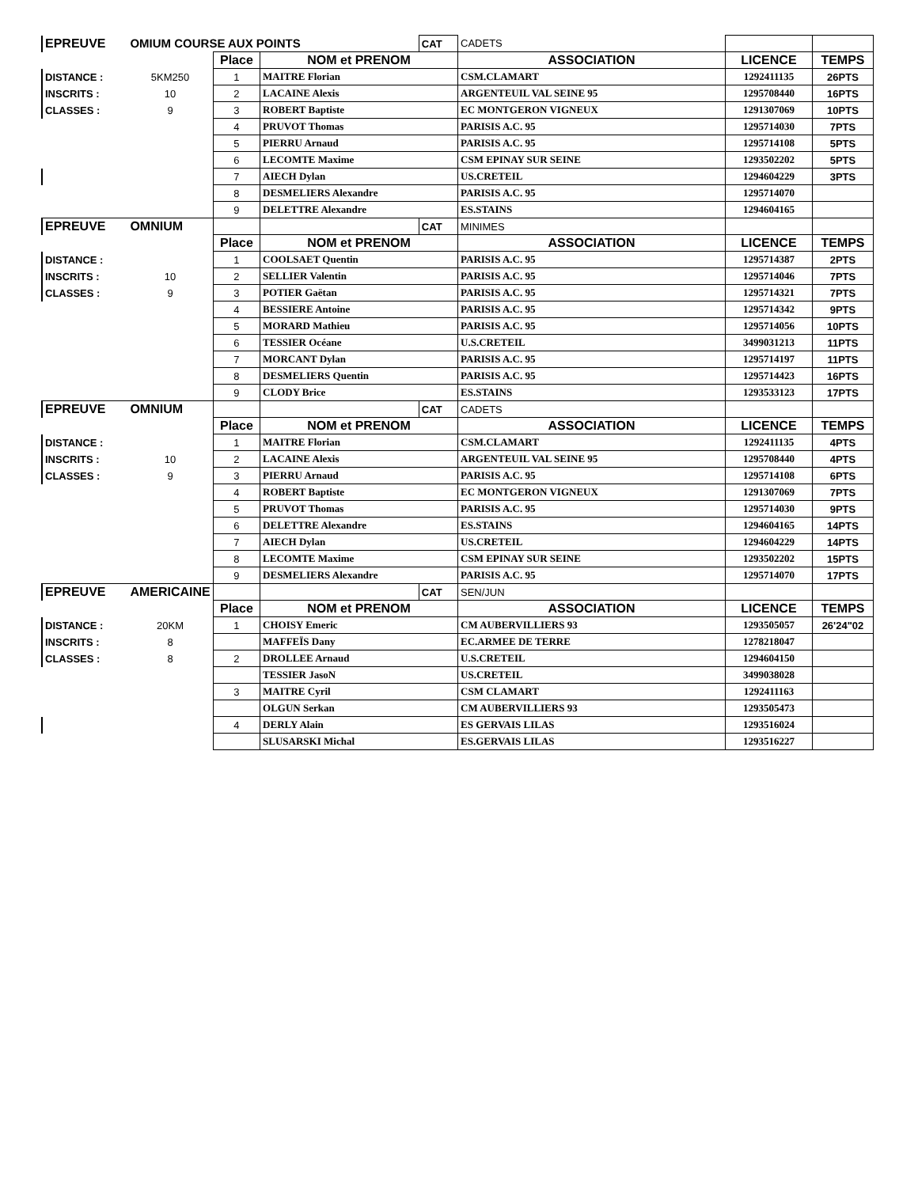| EPREUVE | OMIUM COURSE AUX POINTS | | | CAT | CADETS | | |
| | | Place | NOM et PRENOM | | ASSOCIATION | LICENCE | TEMPS |
| DISTANCE : | 5KM250 | 1 | MAITRE Florian | | CSM.CLAMART | 1292411135 | 26PTS |
| INSCRITS : | 10 | 2 | LACAINE Alexis | | ARGENTEUIL VAL SEINE 95 | 1295708440 | 16PTS |
| CLASSES : | 9 | 3 | ROBERT Baptiste | | EC MONTGERON VIGNEUX | 1291307069 | 10PTS |
| | | 4 | PRUVOT Thomas | | PARISIS A.C. 95 | 1295714030 | 7PTS |
| | | 5 | PIERRU Arnaud | | PARISIS A.C. 95 | 1295714108 | 5PTS |
| | | 6 | LECOMTE Maxime | | CSM EPINAY SUR SEINE | 1293502202 | 5PTS |
| | | 7 | AIECH Dylan | | US.CRETEIL | 1294604229 | 3PTS |
| | | 8 | DESMELIERS Alexandre | | PARISIS A.C. 95 | 1295714070 | |
| | | 9 | DELETTRE Alexandre | | ES.STAINS | 1294604165 | |
| EPREUVE | OMNIUM | | | CAT | MINIMES | | |
| | | Place | NOM et PRENOM | | ASSOCIATION | LICENCE | TEMPS |
| DISTANCE : | | 1 | COOLSAET Quentin | | PARISIS A.C. 95 | 1295714387 | 2PTS |
| INSCRITS : | 10 | 2 | SELLIER Valentin | | PARISIS A.C. 95 | 1295714046 | 7PTS |
| CLASSES : | 9 | 3 | POTIER Gaëtan | | PARISIS A.C. 95 | 1295714321 | 7PTS |
| | | 4 | BESSIERE Antoine | | PARISIS A.C. 95 | 1295714342 | 9PTS |
| | | 5 | MORARD Mathieu | | PARISIS A.C. 95 | 1295714056 | 10PTS |
| | | 6 | TESSIER Océane | | U.S.CRETEIL | 3499031213 | 11PTS |
| | | 7 | MORCANT Dylan | | PARISIS A.C. 95 | 1295714197 | 11PTS |
| | | 8 | DESMELIERS Quentin | | PARISIS A.C. 95 | 1295714423 | 16PTS |
| | | 9 | CLODY Brice | | ES.STAINS | 1293533123 | 17PTS |
| EPREUVE | OMNIUM | | | CAT | CADETS | | |
| | | Place | NOM et PRENOM | | ASSOCIATION | LICENCE | TEMPS |
| DISTANCE : | | 1 | MAITRE Florian | | CSM.CLAMART | 1292411135 | 4PTS |
| INSCRITS : | 10 | 2 | LACAINE Alexis | | ARGENTEUIL VAL SEINE 95 | 1295708440 | 4PTS |
| CLASSES : | 9 | 3 | PIERRU Arnaud | | PARISIS A.C. 95 | 1295714108 | 6PTS |
| | | 4 | ROBERT Baptiste | | EC MONTGERON VIGNEUX | 1291307069 | 7PTS |
| | | 5 | PRUVOT Thomas | | PARISIS A.C. 95 | 1295714030 | 9PTS |
| | | 6 | DELETTRE Alexandre | | ES.STAINS | 1294604165 | 14PTS |
| | | 7 | AIECH Dylan | | US.CRETEIL | 1294604229 | 14PTS |
| | | 8 | LECOMTE Maxime | | CSM EPINAY SUR SEINE | 1293502202 | 15PTS |
| | | 9 | DESMELIERS Alexandre | | PARISIS A.C. 95 | 1295714070 | 17PTS |
| EPREUVE | AMERICAINE | | | CAT | SEN/JUN | | |
| | | Place | NOM et PRENOM | | ASSOCIATION | LICENCE | TEMPS |
| DISTANCE : | 20KM | 1 | CHOISY Emeric | | CM AUBERVILLIERS 93 | 1293505057 | 26'24"02 |
| INSCRITS : | 8 | | MAFFEÏS Dany | | EC.ARMEE DE TERRE | 1278218047 | |
| CLASSES : | 8 | 2 | DROLLEE Arnaud | | U.S.CRETEIL | 1294604150 | |
| | | | TESSIER JasoN | | US.CRETEIL | 3499038028 | |
| | | 3 | MAITRE Cyril | | CSM CLAMART | 1292411163 | |
| | | | OLGUN Serkan | | CM AUBERVILLIERS 93 | 1293505473 | |
| | | 4 | DERLY Alain | | ES GERVAIS LILAS | 1293516024 | |
| | | | SLUSARSKI Michal | | ES.GERVAIS LILAS | 1293516227 | |